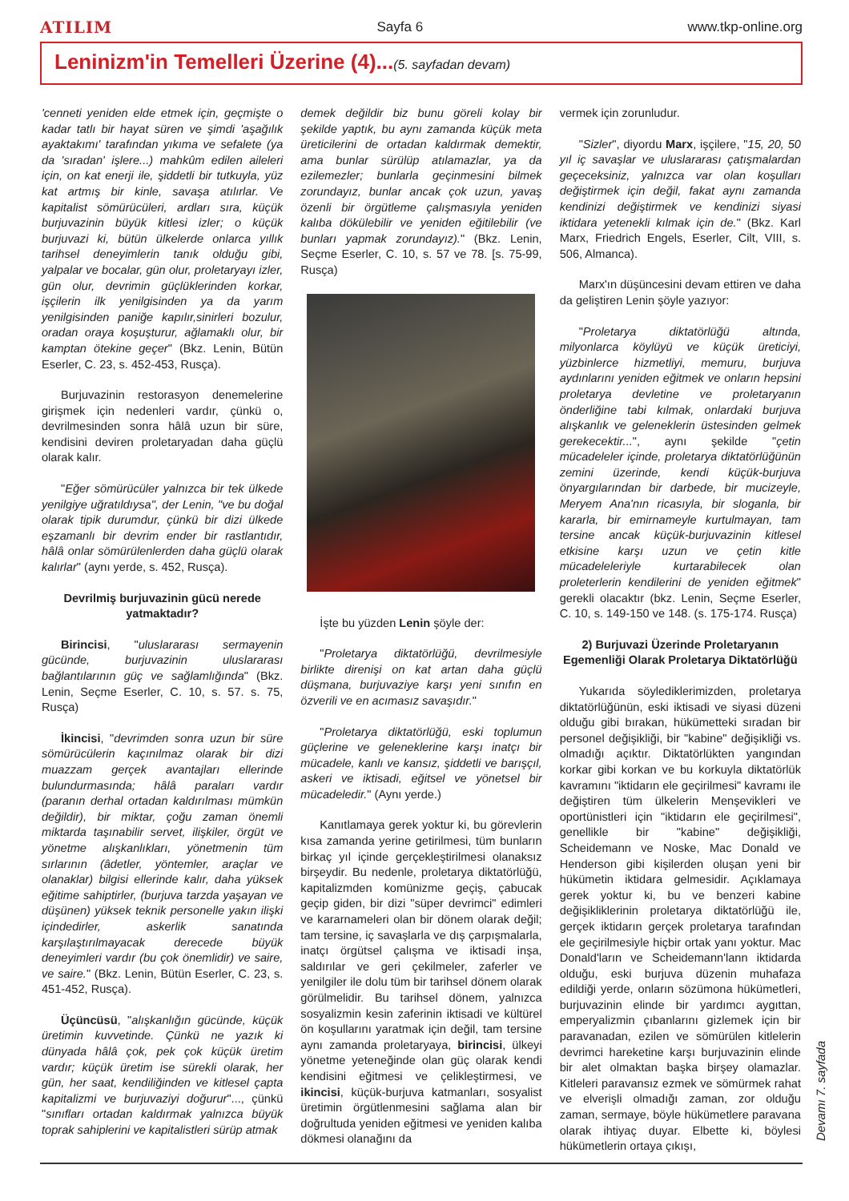ATILIM Sayfa 6 www.tkp-online.org
Leninizm'in Temelleri Üzerine (4)...(5. sayfadan devam)
'cenneti yeniden elde etmek için, geçmişte o kadar tatlı bir hayat süren ve şimdi 'aşağılık ayaktakımı' tarafından yıkıma ve sefalete (ya da 'sıradan' işlere...) mahkûm edilen aileleri için, on kat enerji ile, şiddetli bir tutkuyla, yüz kat artmış bir kinle, savaşa atılırlar. Ve kapitalist sömürücüleri, ardları sıra, küçük burjuvazinin büyük kitlesi izler; o küçük burjuvazi ki, bütün ülkelerde onlarca yıllık tarihsel deneyimlerin tanık olduğu gibi, yalpalar ve bocalar, gün olur, proletaryayı izler, gün olur, devrimin güçlüklerinden korkar, işçilerin ilk yenilgisinden ya da yarım yenilgisinden paniğe kapılır,sinirleri bozulur, oradan oraya koşuşturur, ağlamaklı olur, bir kamptan ötekine geçer" (Bkz. Lenin, Bütün Eserler, C. 23, s. 452-453, Rusça).
Burjuvazinin restorasyon denemelerine girişmek için nedenleri vardır, çünkü o, devrilmesinden sonra hâlâ uzun bir süre, kendisini deviren proletaryadan daha güçlü olarak kalır.
"Eğer sömürücüler yalnızca bir tek ülkede yenilgiye uğratıldıysa", der Lenin, "ve bu doğal olarak tipik durumdur, çünkü bir dizi ülkede eşzamanlı bir devrim ender bir rastlantıdır, hâlâ onlar sömürülenlerden daha güçlü olarak kalırlar" (aynı yerde, s. 452, Rusça).
Devrilmiş burjuvazinin gücü nerede yatmaktadır?
Birincisi, "uluslararası sermayenin gücünde, burjuvazinin uluslararası bağlantılarının güç ve sağlamlığında" (Bkz. Lenin, Seçme Eserler, C. 10, s. 57. s. 75, Rusça)
İkincisi, "devrimden sonra uzun bir süre sömürücülerin kaçınılmaz olarak bir dizi muazzam gerçek avantajları ellerinde bulundurmasında; hâlâ paraları vardır (paranın derhal ortadan kaldırılması mümkün değildir), bir miktar, çoğu zaman önemli miktarda taşınabilir servet, ilişkiler, örgüt ve yönetme alışkanlıkları, yönetmenin tüm sırlarının (âdetler, yöntemler, araçlar ve olanaklar) bilgisi ellerinde kalır, daha yüksek eğitime sahiptirler, (burjuva tarzda yaşayan ve düşünen) yüksek teknik personelle yakın ilişki içindedirler, askerlik sanatında karşılaştırılmayacak derecede büyük deneyimleri vardır (bu çok önemlidir) ve saire, ve saire." (Bkz. Lenin, Bütün Eserler, C. 23, s. 451-452, Rusça).
Üçüncüsü, "alışkanlığın gücünde, küçük üretimin kuvvetinde. Çünkü ne yazık ki dünyada hâlâ çok, pek çok küçük üretim vardır; küçük üretim ise sürekli olarak, her gün, her saat, kendiliğinden ve kitlesel çapta kapitalizmi ve burjuvaziyi doğurur"..., çünkü "sınıfları ortadan kaldırmak yalnızca büyük toprak sahiplerini ve kapitalistleri sürüp atmak
demek değildir biz bunu göreli kolay bir şekilde yaptık, bu aynı zamanda küçük meta üreticilerini de ortadan kaldırmak demektir, ama bunlar sürülüp atılamazlar, ya da ezilemezler; bunlarla geçinmesini bilmek zorundayız, bunlar ancak çok uzun, yavaş özenli bir örgütleme çalışmasıyla yeniden kalıba dökülebilir ve yeniden eğitilebilir (ve bunları yapmak zorundayız)." (Bkz. Lenin, Seçme Eserler, C. 10, s. 57 ve 78. [s. 75-99, Rusça)
İşte bu yüzden Lenin şöyle der:
"Proletarya diktatörlüğü, devrilmesiyle birlikte direnişi on kat artan daha güçlü düşmana, burjuvaziye karşı yeni sınıfın en özverili ve en acımasız savaşıdır."
"Proletarya diktatörlüğü, eski toplumun güçlerine ve geleneklerine karşı inatçı bir mücadele, kanlı ve kansız, şiddetli ve barışçıl, askeri ve iktisadi, eğitsel ve yönetsel bir mücadeledir." (Aynı yerde.)
Kanıtlamaya gerek yoktur ki, bu görevlerin kısa zamanda yerine getirilmesi, tüm bunların birkaç yıl içinde gerçekleştirilmesi olanaksız birşeydir. Bu nedenle, proletarya diktatörlüğü, kapitalizmden komünizme geçiş, çabucak geçip giden, bir dizi "süper devrimci" edimleri ve kararnameleri olan bir dönem olarak değil; tam tersine, iç savaşlarla ve dış çarpışmalarla, inatçı örgütsel çalışma ve iktisadi inşa, saldırılar ve geri çekilmeler, zaferler ve yenilgiler ile dolu tüm bir tarihsel dönem olarak görülmelidir. Bu tarihsel dönem, yalnızca sosyalizmin kesin zaferinin iktisadi ve kültürel ön koşullarını yaratmak için değil, tam tersine aynı zamanda proletaryaya, birincisi, ülkeyi yönetme yeteneğinde olan güç olarak kendi kendisini eğitmesi ve çelikleştirmesi, ve ikincisi, küçük-burjuva katmanları, sosyalist üretimin örgütlenmesini sağlama alan bir doğrultuda yeniden eğitmesi ve yeniden kalıba dökmesi olanağını da
vermek için zorunludur.
"Sizler", diyordu Marx, işçilere, "15, 20, 50 yıl iç savaşlar ve uluslararası çatışmalardan geçeceksiniz, yalnızca var olan koşulları değiştirmek için değil, fakat aynı zamanda kendinizi değiştirmek ve kendinizi siyasi iktidara yetenekli kılmak için de." (Bkz. Karl Marx, Friedrich Engels, Eserler, Cilt, VIII, s. 506, Almanca).
Marx'ın düşüncesini devam ettiren ve daha da geliştiren Lenin şöyle yazıyor:
"Proletarya diktatörlüğü altında, milyonlarca köylüyü ve küçük üreticiyi, yüzbinlerce hizmetliyi, memuru, burjuva aydınlarını yeniden eğitmek ve onların hepsini proletarya devletine ve proletaryanın önderliğine tabi kılmak, onlardaki burjuva alışkanlık ve geleneklerin üstesinden gelmek gerekecektir...", aynı şekilde "çetin mücadeleler içinde, proletarya diktatörlüğünün zemini üzerinde, kendi küçük-burjuva önyargılarından bir darbede, bir mucizeyle, Meryem Ana'nın ricasıyla, bir sloganla, bir kararla, bir emirnameyle kurtulmayan, tam tersine ancak küçük-burjuvazinin kitlesel etkisine karşı uzun ve çetin kitle mücadeleleriyle kurtarabilecek olan proleterlerin kendilerini de yeniden eğitmek" gerekli olacaktır (bkz. Lenin, Seçme Eserler, C. 10, s. 149-150 ve 148. (s. 175-174. Rusça)
2) Burjuvazi Üzerinde Proletaryanın Egemenliği Olarak Proletarya Diktatörlüğü
Yukarıda söylediklerimizden, proletarya diktatörlüğünün, eski iktisadi ve siyasi düzeni olduğu gibi bırakan, hükümetteki sıradan bir personel değişikliği, bir "kabine" değişikliği vs. olmadığı açıktır. Diktatörlükten yangından korkar gibi korkan ve bu korkuyla diktatörlük kavramını "iktidarın ele geçirilmesi" kavramı ile değiştiren tüm ülkelerin Menşevikleri ve oportünistleri için "iktidarın ele geçirilmesi", genellikle bir "kabine" değişikliği, Scheidemann ve Noske, Mac Donald ve Henderson gibi kişilerden oluşan yeni bir hükümetin iktidara gelmesidir. Açıklamaya gerek yoktur ki, bu ve benzeri kabine değişikliklerinin proletarya diktatörlüğü ile, gerçek iktidarın gerçek proletarya tarafından ele geçirilmesiyle hiçbir ortak yanı yoktur. Mac Donald'ların ve Scheidemann'lann iktidarda olduğu, eski burjuva düzenin muhafaza edildiği yerde, onların sözümona hükümetleri, burjuvazinin elinde bir yardımcı aygıttan, emperyalizmin çıbanlarını gizlemek için bir paravanadan, ezilen ve sömürülen kitlelerin devrimci hareketine karşı burjuvazinin elinde bir alet olmaktan başka birşey olamazlar. Kitleleri paravansız ezmek ve sömürmek rahat ve elverişli olmadığı zaman, zor olduğu zaman, sermaye, böyle hükümetlere paravana olarak ihtiyaç duyar. Elbette ki, böylesi hükümetlerin ortaya çıkışı,
Devamı 7. sayfada